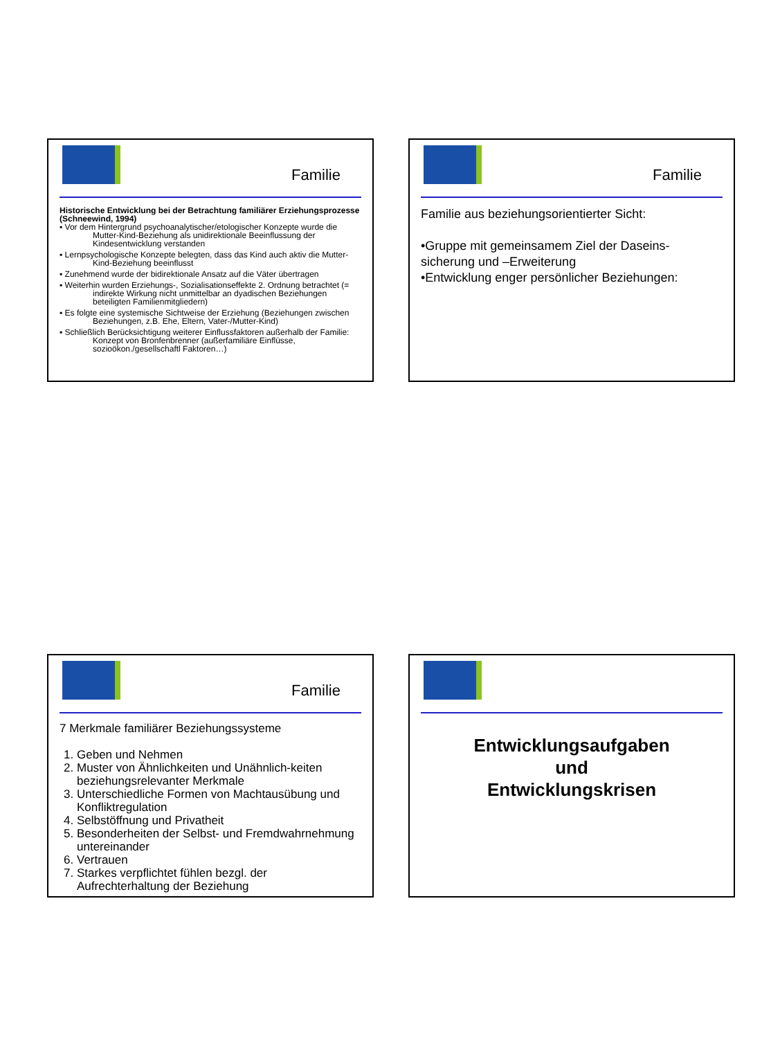Familie
Historische Entwicklung bei der Betrachtung familiärer Erziehungsprozesse (Schneewind, 1994)
▪ Vor dem Hintergrund psychoanalytischer/etologischer Konzepte wurde die Mutter-Kind-Beziehung als unidirektionale Beeinflussung der Kindesentwicklung verstanden
▪ Lernpsychologische Konzepte belegten, dass das Kind auch aktiv die Mutter-Kind-Beziehung beeinflusst
▪ Zunehmend wurde der bidirektionale Ansatz auf die Väter übertragen
▪ Weiterhin wurden Erziehungs-, Sozialisationseffekte 2. Ordnung betrachtet (= indirekte Wirkung nicht unmittelbar an dyadischen Beziehungen beteiligten Familienmitgliedern)
▪ Es folgte eine systemische Sichtweise der Erziehung (Beziehungen zwischen Beziehungen, z.B. Ehe, Eltern, Vater-/Mutter-Kind)
▪ Schließlich Berücksichtigung weiterer Einflussfaktoren außerhalb der Familie: Konzept von Bronfenbrenner (außerfamiliäre Einflüsse, sozioökon./gesellschaftl Faktoren…)
Familie
Familie aus beziehungsorientierter Sicht:
•Gruppe mit gemeinsamem Ziel der Daseins-sicherung und –Erweiterung
•Entwicklung enger persönlicher Beziehungen:
Familie
7 Merkmale familiärer Beziehungssysteme
1. Geben und Nehmen
2. Muster von Ähnlichkeiten und Unähnlich-keiten beziehungsrelevanter Merkmale
3. Unterschiedliche Formen von Machtausübung und Konfliktregulation
4. Selbstöffnung und Privatheit
5. Besonderheiten der Selbst- und Fremdwahrnehmung untereinander
6. Vertrauen
7. Starkes verpflichtet fühlen bezgl. der Aufrechterhaltung der Beziehung
Entwicklungsaufgaben
und
Entwicklungskrisen